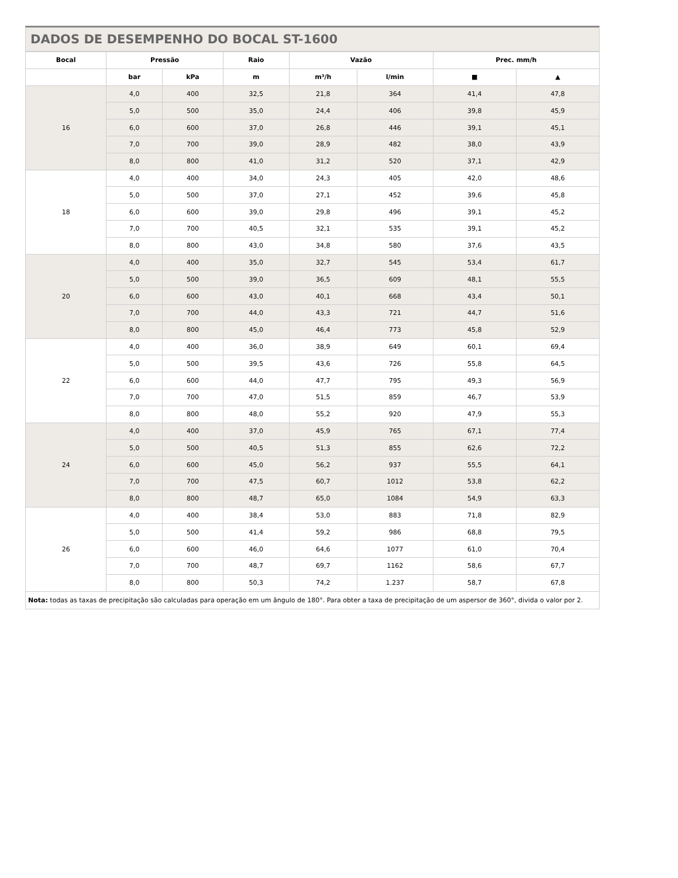DADOS DE DESEMPENHO DO BOCAL ST-1600
| Bocal | Pressão | | Raio | Vazão | | Prec. mm/h | |
| --- | --- | --- | --- | --- | --- | --- | --- |
| | bar | kPa | m | m³/h | l/min | ■ | ▲ |
| 16 | 4,0 | 400 | 32,5 | 21,8 | 364 | 41,4 | 47,8 |
| | 5,0 | 500 | 35,0 | 24,4 | 406 | 39,8 | 45,9 |
| | 6,0 | 600 | 37,0 | 26,8 | 446 | 39,1 | 45,1 |
| | 7,0 | 700 | 39,0 | 28,9 | 482 | 38,0 | 43,9 |
| | 8,0 | 800 | 41,0 | 31,2 | 520 | 37,1 | 42,9 |
| 18 | 4,0 | 400 | 34,0 | 24,3 | 405 | 42,0 | 48,6 |
| | 5,0 | 500 | 37,0 | 27,1 | 452 | 39,6 | 45,8 |
| | 6,0 | 600 | 39,0 | 29,8 | 496 | 39,1 | 45,2 |
| | 7,0 | 700 | 40,5 | 32,1 | 535 | 39,1 | 45,2 |
| | 8,0 | 800 | 43,0 | 34,8 | 580 | 37,6 | 43,5 |
| 20 | 4,0 | 400 | 35,0 | 32,7 | 545 | 53,4 | 61,7 |
| | 5,0 | 500 | 39,0 | 36,5 | 609 | 48,1 | 55,5 |
| | 6,0 | 600 | 43,0 | 40,1 | 668 | 43,4 | 50,1 |
| | 7,0 | 700 | 44,0 | 43,3 | 721 | 44,7 | 51,6 |
| | 8,0 | 800 | 45,0 | 46,4 | 773 | 45,8 | 52,9 |
| 22 | 4,0 | 400 | 36,0 | 38,9 | 649 | 60,1 | 69,4 |
| | 5,0 | 500 | 39,5 | 43,6 | 726 | 55,8 | 64,5 |
| | 6,0 | 600 | 44,0 | 47,7 | 795 | 49,3 | 56,9 |
| | 7,0 | 700 | 47,0 | 51,5 | 859 | 46,7 | 53,9 |
| | 8,0 | 800 | 48,0 | 55,2 | 920 | 47,9 | 55,3 |
| 24 | 4,0 | 400 | 37,0 | 45,9 | 765 | 67,1 | 77,4 |
| | 5,0 | 500 | 40,5 | 51,3 | 855 | 62,6 | 72,2 |
| | 6,0 | 600 | 45,0 | 56,2 | 937 | 55,5 | 64,1 |
| | 7,0 | 700 | 47,5 | 60,7 | 1012 | 53,8 | 62,2 |
| | 8,0 | 800 | 48,7 | 65,0 | 1084 | 54,9 | 63,3 |
| 26 | 4,0 | 400 | 38,4 | 53,0 | 883 | 71,8 | 82,9 |
| | 5,0 | 500 | 41,4 | 59,2 | 986 | 68,8 | 79,5 |
| | 6,0 | 600 | 46,0 | 64,6 | 1077 | 61,0 | 70,4 |
| | 7,0 | 700 | 48,7 | 69,7 | 1162 | 58,6 | 67,7 |
| | 8,0 | 800 | 50,3 | 74,2 | 1.237 | 58,7 | 67,8 |
Nota: todas as taxas de precipitação são calculadas para operação em um ângulo de 180°. Para obter a taxa de precipitação de um aspersor de 360°, divida o valor por 2.